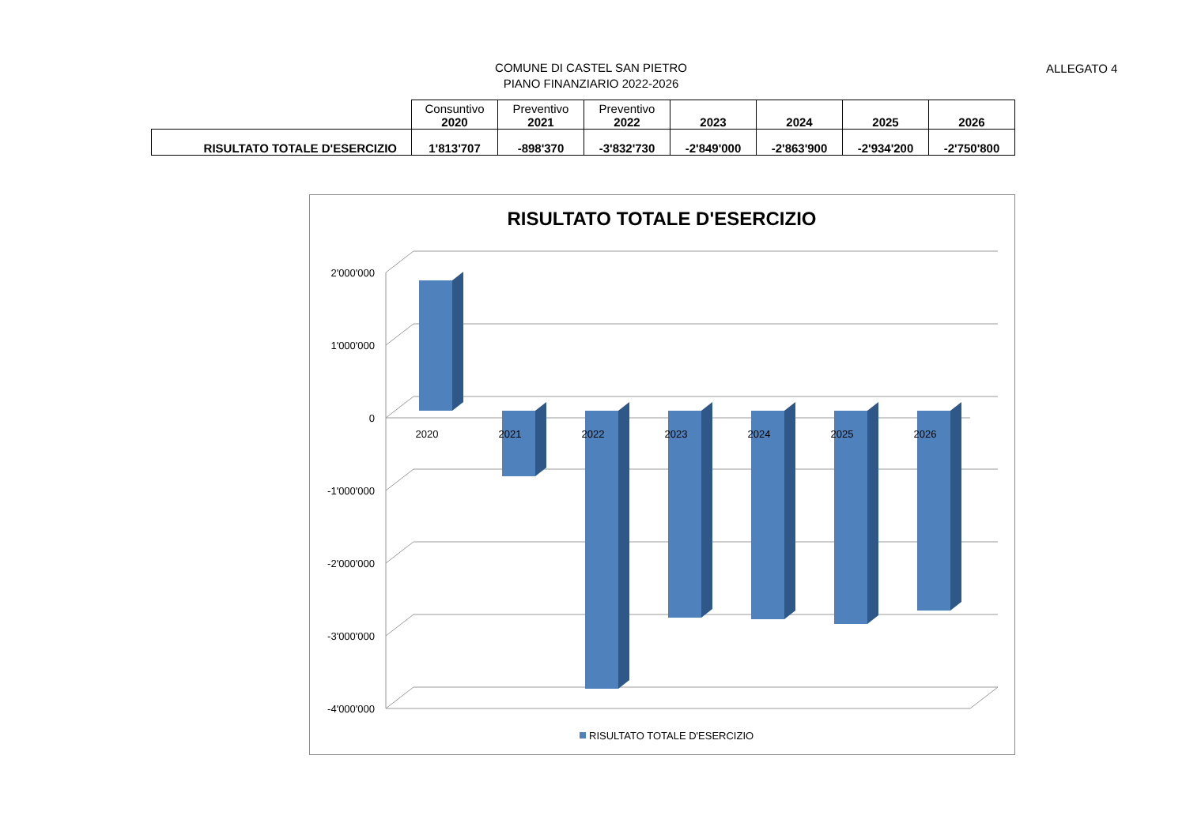COMUNE DI CASTEL SAN PIETRO
PIANO FINANZIARIO 2022-2026
ALLEGATO 4
| | Consuntivo 2020 | Preventivo 2021 | Preventivo 2022 | 2023 | 2024 | 2025 | 2026 |
| --- | --- | --- | --- | --- | --- | --- | --- |
| RISULTATO TOTALE D'ESERCIZIO | 1'813'707 | -898'370 | -3'832'730 | -2'849'000 | -2'863'900 | -2'934'200 | -2'750'800 |
RISULTATO TOTALE D'ESERCIZIO
2'000'000
1'000'000
0
-1'000'000
-2'000'000
-3'000'000
-4'000'000
2020
2021
2022
2023
2024
2025
2026
RISULTATO TOTALE D'ESERCIZIO